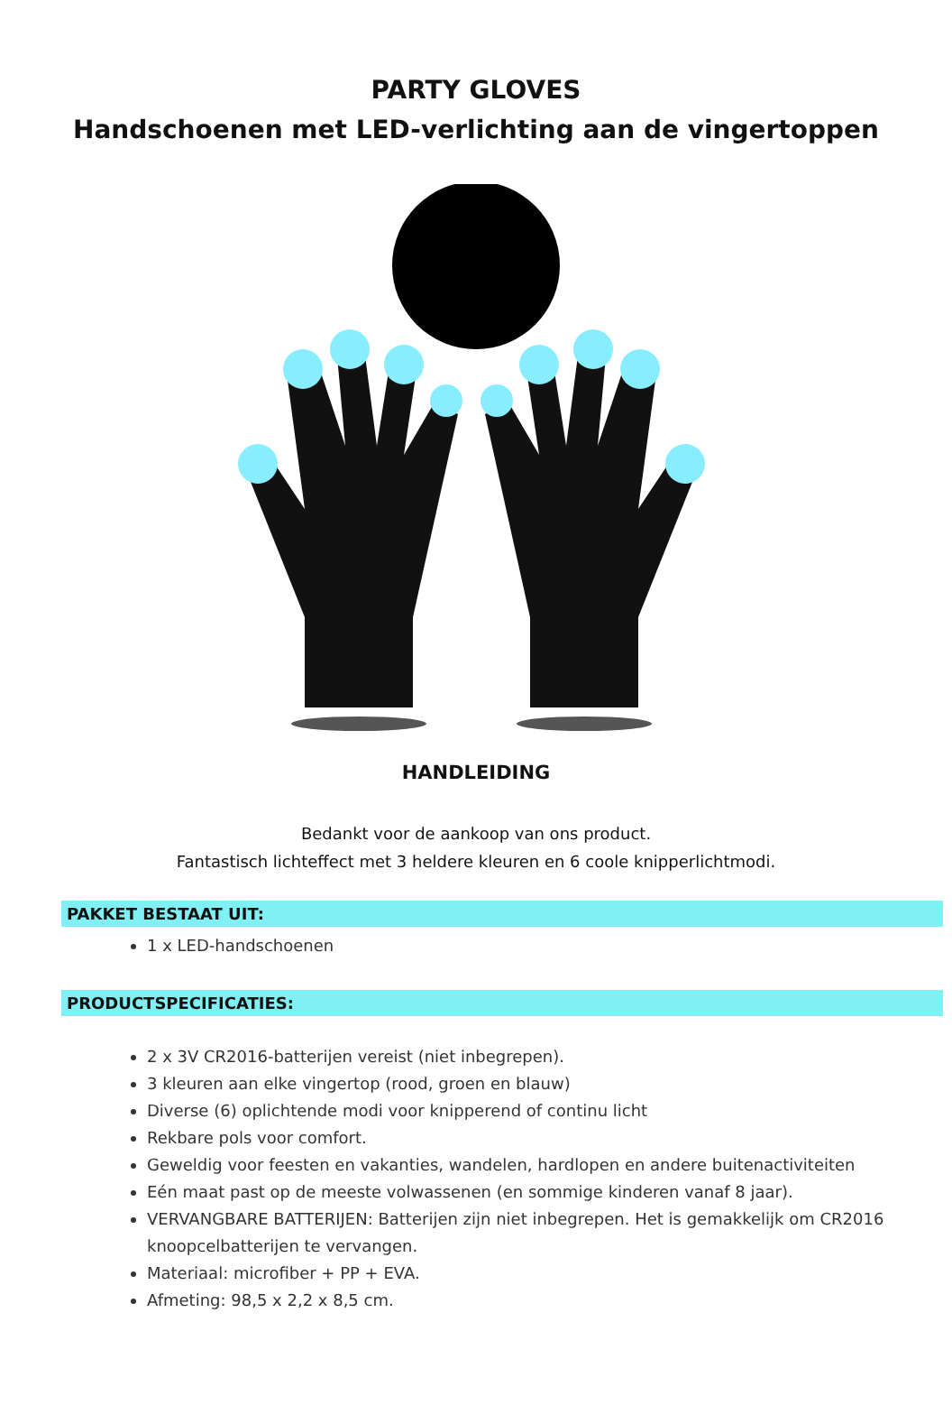PARTY GLOVES
Handschoenen met LED-verlichting aan de vingertoppen
HANDLEIDING
Bedankt voor de aankoop van ons product.
Fantastisch lichteffect met 3 heldere kleuren en 6 coole knipperlichtmodi.
PAKKET BESTAAT UIT:
1 x LED-handschoenen
PRODUCTSPECIFICATIES:
2 x 3V CR2016-batterijen vereist (niet inbegrepen).
3 kleuren aan elke vingertop (rood, groen en blauw)
Diverse (6) oplichtende modi voor knipperend of continu licht
Rekbare pols voor comfort.
Geweldig voor feesten en vakanties, wandelen, hardlopen en andere buitenactiviteiten
Eén maat past op de meeste volwassenen (en sommige kinderen vanaf 8 jaar).
VERVANGBARE BATTERIJEN: Batterijen zijn niet inbegrepen. Het is gemakkelijk om CR2016 knoopcelbatterijen te vervangen.
Materiaal: microfiber + PP + EVA.
Afmeting: 98,5 x 2,2 x 8,5 cm.